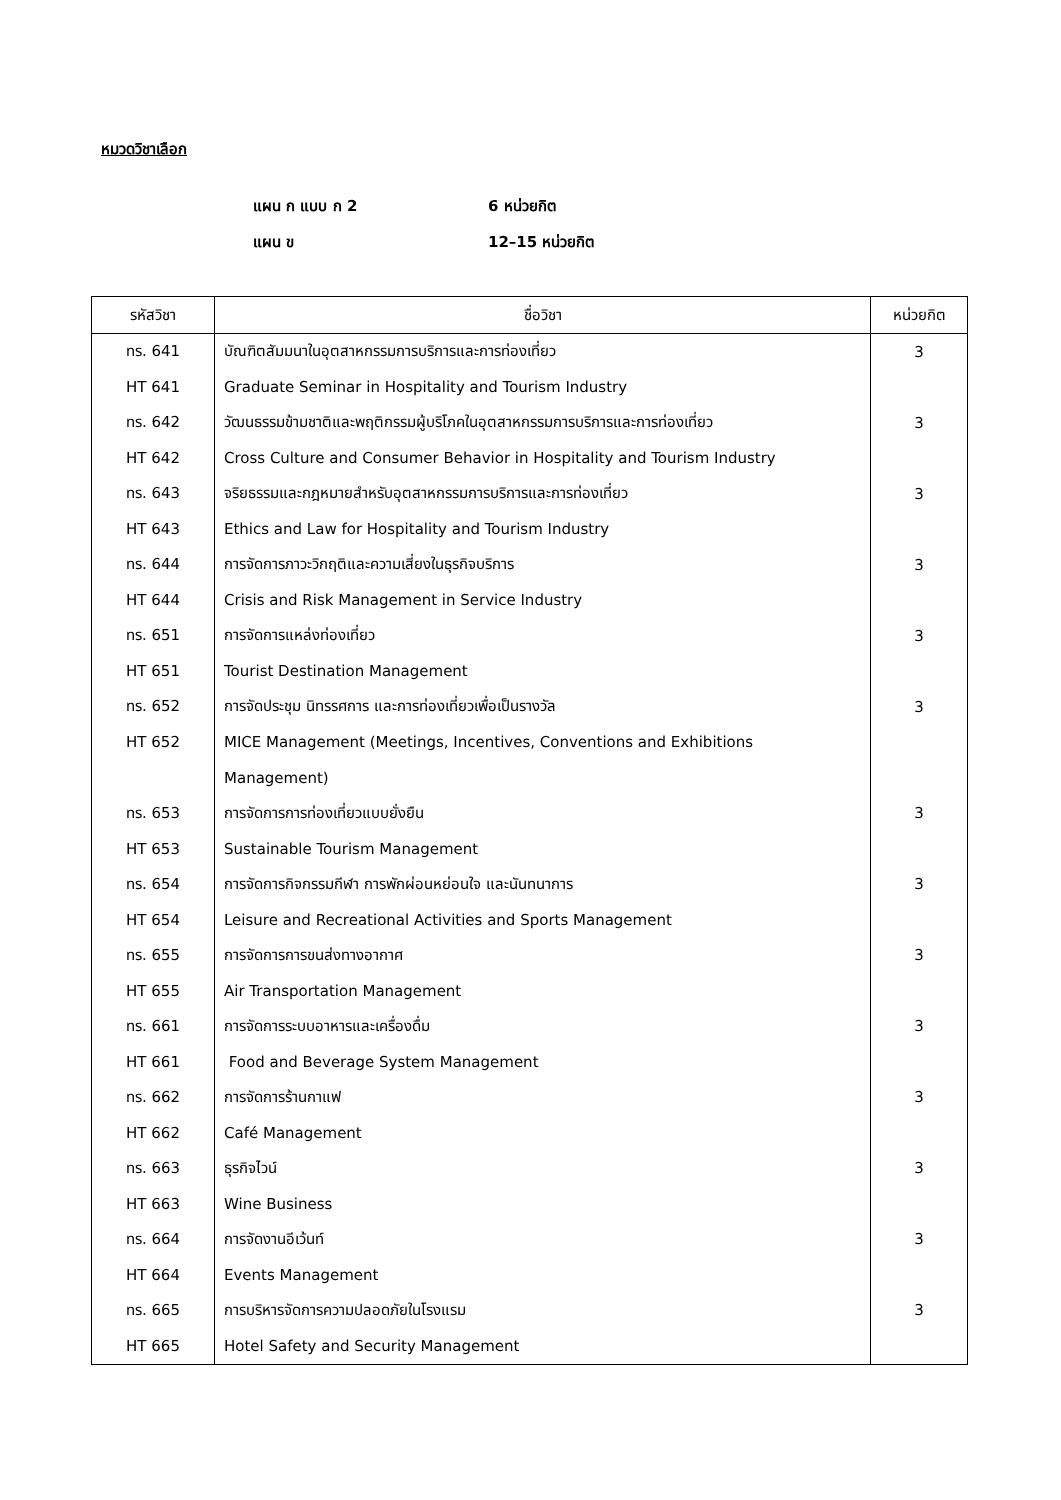หมวดวิชาเลือก
แผน ก แบบ ก 2 6 หน่วยกิต
แผน ข 12–15 หน่วยกิต
| รหัสวิชา | ชื่อวิชา | หน่วยกิต |
| --- | --- | --- |
| ทร. 641 | บัณฑิตสัมมนาในอุตสาหกรรมการบริการและการท่องเที่ยว | 3 |
| HT 641 | Graduate Seminar in Hospitality and Tourism Industry | |
| ทร. 642 | วัฒนธรรมข้ามชาติและพฤติกรรมผู้บริโภคในอุตสาหกรรมการบริการและการท่องเที่ยว | 3 |
| HT 642 | Cross Culture and Consumer Behavior in Hospitality and Tourism Industry | |
| ทร. 643 | จริยธรรมและกฎหมายสำหรับอุตสาหกรรมการบริการและการท่องเที่ยว | 3 |
| HT 643 | Ethics and Law for Hospitality and Tourism Industry | |
| ทร. 644 | การจัดการภาวะวิกฤติและความเสี่ยงในธุรกิจบริการ | 3 |
| HT 644 | Crisis and Risk Management in Service Industry | |
| ทร. 651 | การจัดการแหล่งท่องเที่ยว | 3 |
| HT 651 | Tourist Destination Management | |
| ทร. 652 | การจัดประชุม นิทรรศการ และการท่องเที่ยวเพื่อเป็นรางวัล | 3 |
| HT 652 | MICE Management (Meetings, Incentives, Conventions and Exhibitions | |
| | Management) | |
| ทร. 653 | การจัดการการท่องเที่ยวแบบยั่งยืน | 3 |
| HT 653 | Sustainable Tourism Management | |
| ทร. 654 | การจัดการกิจกรรมกีฬา การพักผ่อนหย่อนใจ และนันทนาการ | 3 |
| HT 654 | Leisure and Recreational Activities and Sports Management | |
| ทร. 655 | การจัดการการขนส่งทางอากาศ | 3 |
| HT 655 | Air Transportation Management | |
| ทร. 661 | การจัดการระบบอาหารและเครื่องดื่ม | 3 |
| HT 661 | Food and Beverage System Management | |
| ทร. 662 | การจัดการร้านกาแฟ | 3 |
| HT 662 | Café Management | |
| ทร. 663 | ธุรกิจไวน์ | 3 |
| HT 663 | Wine Business | |
| ทร. 664 | การจัดงานอีเว้นท์ | 3 |
| HT 664 | Events Management | |
| ทร. 665 | การบริหารจัดการความปลอดภัยในโรงแรม | 3 |
| HT 665 | Hotel Safety and Security Management | |